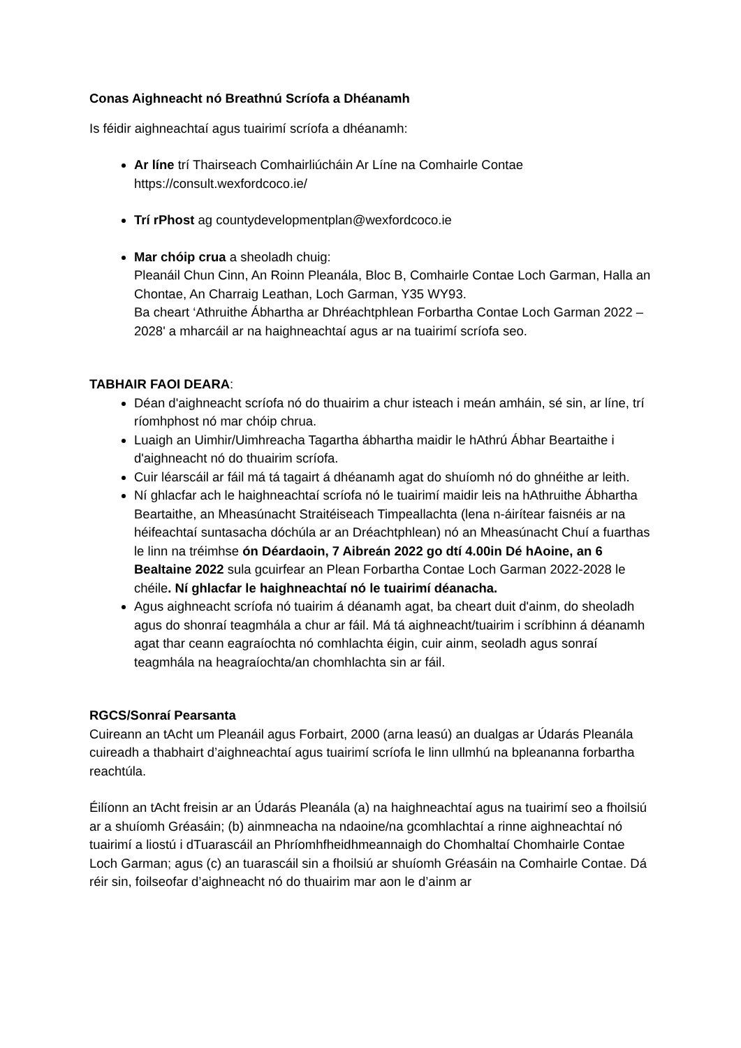Conas Aighneacht nó Breathnú Scríofa a Dhéanamh
Is féidir aighneachtaí agus tuairimí scríofa a dhéanamh:
Ar líne trí Thairseach Comhairliúcháin Ar Líne na Comhairle Contae
https://consult.wexfordcoco.ie/
Trí rPhost ag countydevelopmentplan@wexfordcoco.ie
Mar chóip crua a sheoladh chuig:
Pleanáil Chun Cinn, An Roinn Pleanála, Bloc B, Comhairle Contae Loch Garman, Halla an Chontae, An Charraig Leathan, Loch Garman, Y35 WY93.
Ba cheart ‘Athruithe Ábhartha ar Dhréachtphlean Forbartha Contae Loch Garman 2022 – 2028' a mharcáil ar na haighneachtaí agus ar na tuairimí scríofa seo.
TABHAIR FAOI DEARA:
Déan d'aighneacht scríofa nó do thuairim a chur isteach i meán amháin, sé sin, ar líne, trí ríomhphost nó mar chóip chrua.
Luaigh an Uimhir/Uimhreacha Tagartha ábhartha maidir le hAthrú Ábhar Beartaithe i d'aighneacht nó do thuairim scríofa.
Cuir léarscáil ar fáil má tá tagairt á dhéanamh agat do shuíomh nó do ghnéithe ar leith.
Ní ghlacfar ach le haighneachtaí scríofa nó le tuairimí maidir leis na hAthruithe Ábhartha Beartaithe, an Mheasúnacht Straitéiseach Timpeallachta (lena n-áirítear faisnéis ar na héifeachtaí suntasacha dóchúla ar an Dréachtphlean) nó an Mheasúnacht Chuí a fuarthas le linn na tréimhse ón Déardaoin, 7 Aibreán 2022 go dtí 4.00in Dé hAoine, an 6 Bealtaine 2022 sula gcuirfear an Plean Forbartha Contae Loch Garman 2022-2028 le chéile. Ní ghlacfar le haighneachtaí nó le tuairimí déanacha.
Agus aighneacht scríofa nó tuairim á déanamh agat, ba cheart duit d'ainm, do sheoladh agus do shonraí teagmhála a chur ar fáil. Má tá aighneacht/tuairim i scríbhinn á déanamh agat thar ceann eagraíochta nó comhlachta éigin, cuir ainm, seoladh agus sonraí teagmhála na heagraíochta/an chomhlachta sin ar fáil.
RGCS/Sonraí Pearsanta
Cuireann an tAcht um Pleanáil agus Forbairt, 2000 (arna leasú) an dualgas ar Údarás Pleanála cuireadh a thabhairt d’aighneachtaí agus tuairimí scríofa le linn ullmhú na bpleananna forbartha reachtúla.
Éilíonn an tAcht freisin ar an Údarás Pleanála (a) na haighneachtaí agus na tuairimí seo a fhoilsiú ar a shuíomh Gréasáin; (b) ainmneacha na ndaoine/na gcomhlachtaí a rinne aighneachtaí nó tuairimí a liostú i dTuarascáil an Phríomhfheidhmeannaigh do Chomhaltaí Chomhairle Contae Loch Garman; agus (c) an tuarascáil sin a fhoilsiú ar shuíomh Gréasáin na Comhairle Contae. Dá réir sin, foilseofar d’aighneacht nó do thuairim mar aon le d’ainm ar